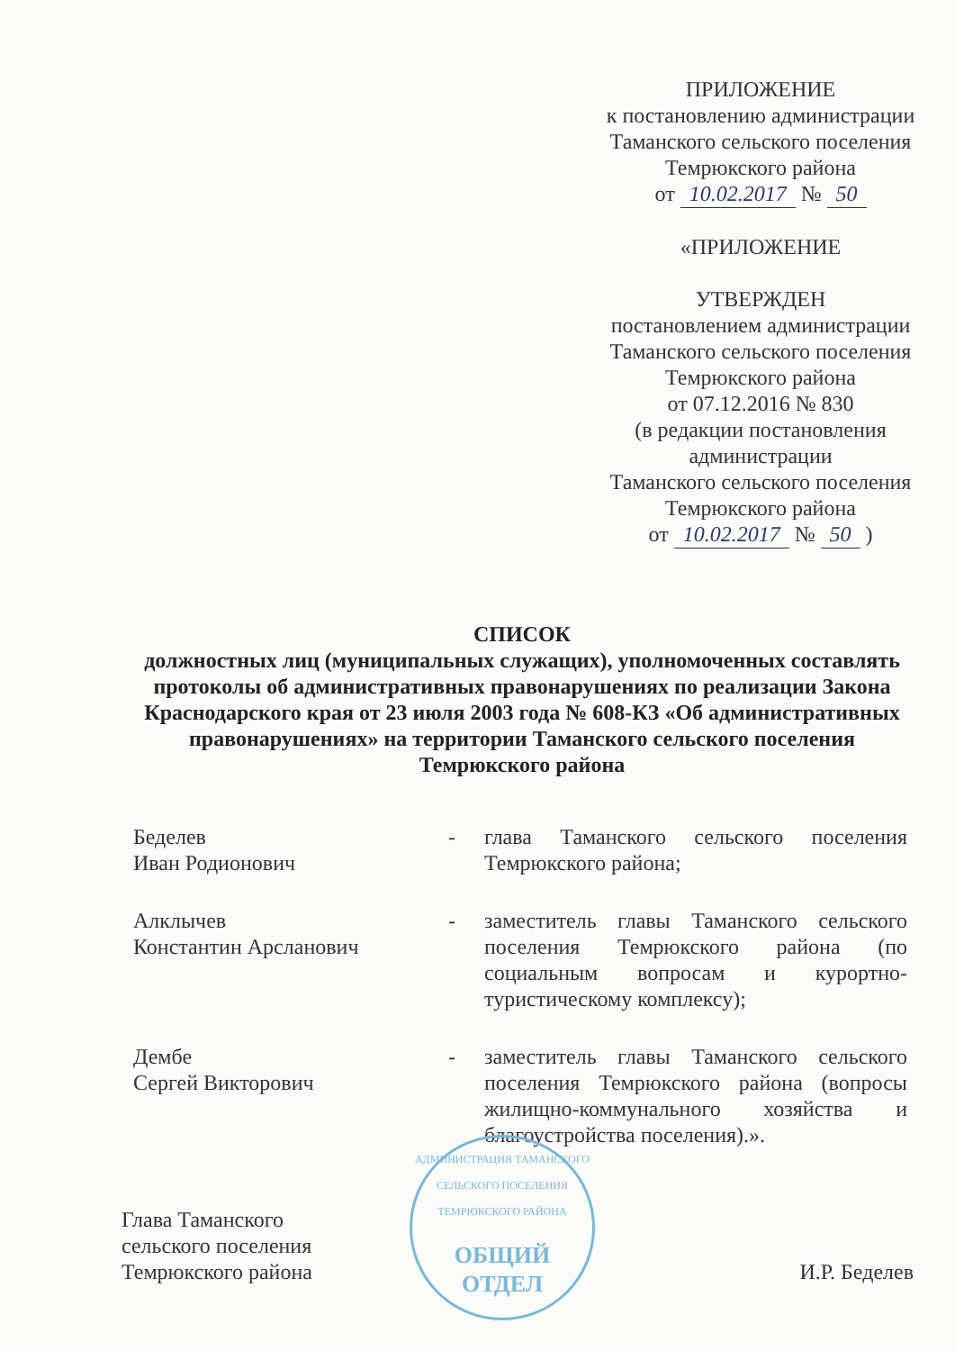ПРИЛОЖЕНИЕ
к постановлению администрации
Таманского сельского поселения
Темрюкского района
от 10.02.2017 № 50
«ПРИЛОЖЕНИЕ
УТВЕРЖДЕН
постановлением администрации
Таманского сельского поселения
Темрюкского района
от 07.12.2016 № 830
(в редакции постановления
администрации
Таманского сельского поселения
Темрюкского района
от 10.02.2017 № 50 )
СПИСОК
должностных лиц (муниципальных служащих), уполномоченных составлять протоколы об административных правонарушениях по реализации Закона Краснодарского края от 23 июля 2003 года № 608-КЗ «Об административных правонарушениях» на территории Таманского сельского поселения Темрюкского района
Беделев
Иван Родионович
- глава Таманского сельского поселения Темрюкского района;
Алклычев
Константин Арсланович
- заместитель главы Таманского сельского поселения Темрюкского района (по социальным вопросам и курортно-туристическому комплексу);
Дембе
Сергей Викторович
- заместитель главы Таманского сельского поселения Темрюкского района (вопросы жилищно-коммунального хозяйства и благоустройства поселения).».
АДМИНИСТРАЦИЯ ТАМАНСКОГО СЕЛЬСКОГО ПОСЕЛЕНИЯ ТЕМРЮКСКОГО РАЙОНА
ОБЩИЙ
ОТДЕЛ
Глава Таманского
сельского поселения
Темрюкского района
И.Р. Беделев